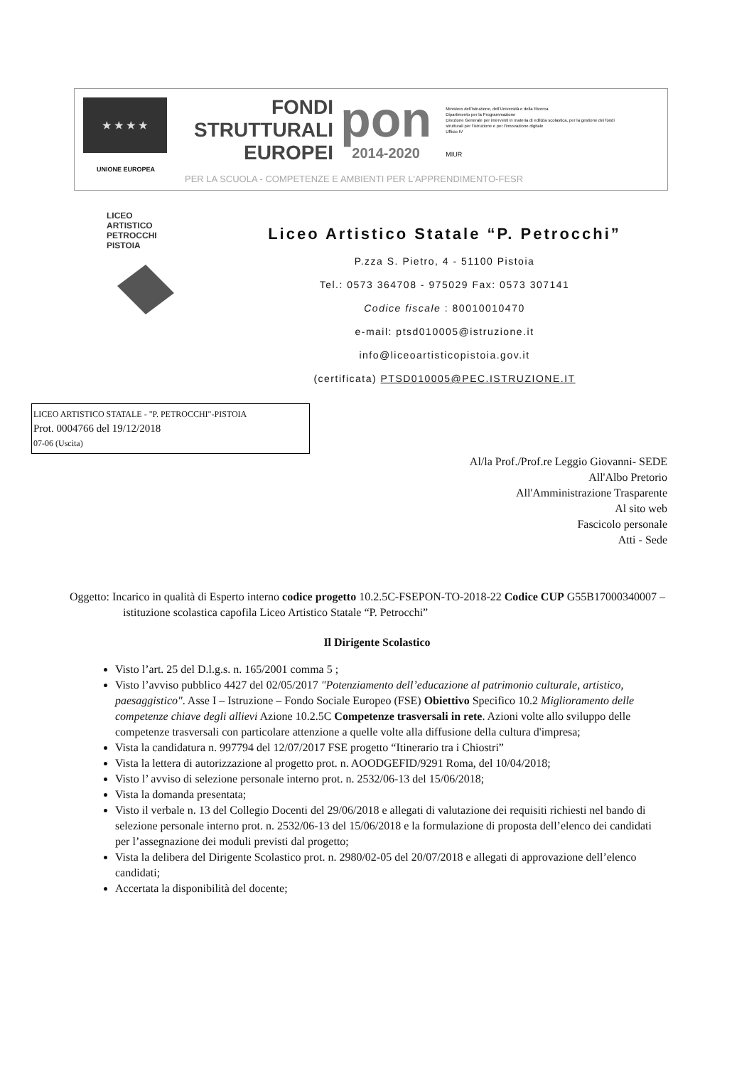★ ★ ★ ★
UNIONE EUROPEA
FONDI
STRUTTURALI
EUROPEI
pon
2014-2020
Ministero dell'Istruzione, dell'Università e della Ricerca
Dipartimento per la Programmazione
Direzione Generale per interventi in materia di edilizia scolastica, per la gestione dei fondi strutturali per l'istruzione e per l'innovazione digitale
Ufficio IV
MIUR
PER LA SCUOLA - COMPETENZE E AMBIENTI PER L'APPRENDIMENTO-FESR
LICEO
ARTISTICO
PETROCCHI
PISTOIA
Liceo Artistico Statale “P. Petrocchi”
P.zza S. Pietro, 4 - 51100 Pistoia
Tel.: 0573 364708 - 975029 Fax: 0573 307141
Codice fiscale : 80010010470
e-mail: ptsd010005@istruzione.it
info@liceoartisticopistoia.gov.it
(certificata) PTSD010005@PEC.ISTRUZIONE.IT
LICEO ARTISTICO STATALE - "P. PETROCCHI"-PISTOIA
Prot. 0004766 del 19/12/2018
07-06 (Uscita)
Al/la Prof./Prof.re Leggio Giovanni- SEDE
All'Albo Pretorio
All'Amministrazione Trasparente
Al sito web
Fascicolo personale
Atti - Sede
Oggetto: Incarico in qualità di Esperto interno codice progetto 10.2.5C-FSEPON-TO-2018-22 Codice CUP G55B17000340007 – istituzione scolastica capofila Liceo Artistico Statale “P. Petrocchi”
Il Dirigente Scolastico
Visto l’art. 25 del D.l.g.s. n. 165/2001 comma 5 ;
Visto l’avviso pubblico 4427 del 02/05/2017 "Potenziamento dell’educazione al patrimonio culturale, artistico, paesaggistico". Asse I – Istruzione – Fondo Sociale Europeo (FSE) Obiettivo Specifico 10.2 Miglioramento delle competenze chiave degli allievi Azione 10.2.5C Competenze trasversali in rete. Azioni volte allo sviluppo delle competenze trasversali con particolare attenzione a quelle volte alla diffusione della cultura d'impresa;
Vista la candidatura n. 997794 del 12/07/2017 FSE progetto “Itinerario tra i Chiostri”
Vista la lettera di autorizzazione al progetto prot. n. AOODGEFID/9291 Roma, del 10/04/2018;
Visto l’ avviso di selezione personale interno prot. n. 2532/06-13 del 15/06/2018;
Vista la domanda presentata;
Visto il verbale n. 13 del Collegio Docenti del 29/06/2018 e allegati di valutazione dei requisiti richiesti nel bando di selezione personale interno prot. n. 2532/06-13 del 15/06/2018 e la formulazione di proposta dell’elenco dei candidati per l’assegnazione dei moduli previsti dal progetto;
Vista la delibera del Dirigente Scolastico prot. n. 2980/02-05 del 20/07/2018 e allegati di approvazione dell’elenco candidati;
Accertata la disponibilità del docente;